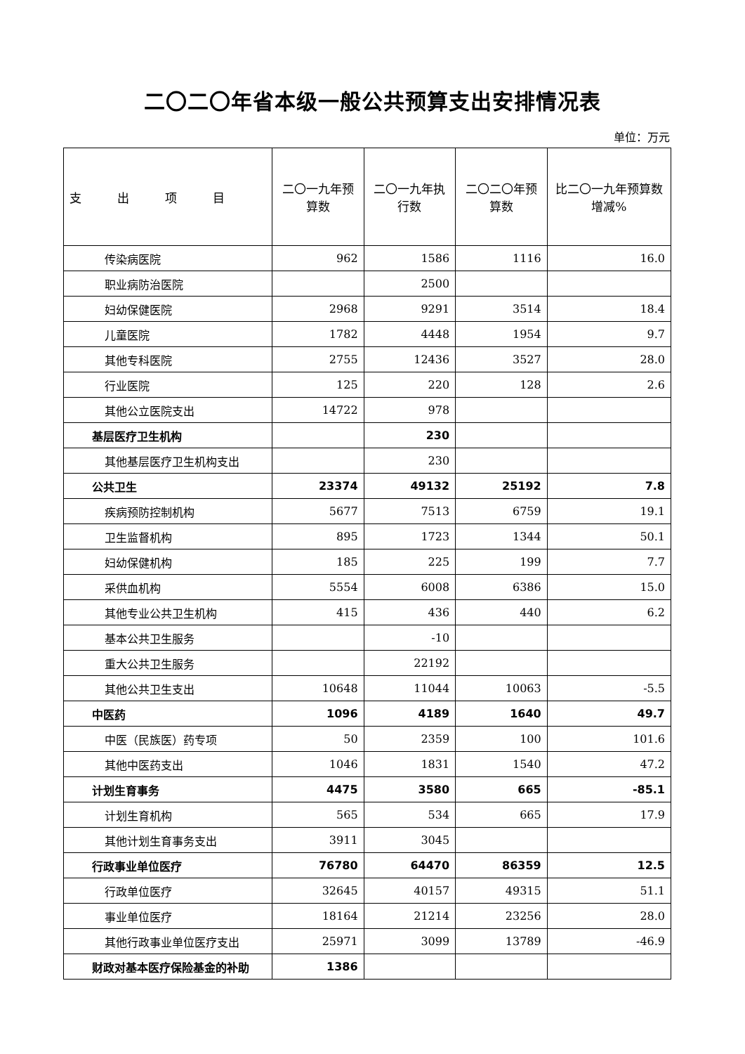二〇二〇年省本级一般公共预算支出安排情况表
单位：万元
| 支 出 项 目 | 二〇一九年预算数 | 二〇一九年执行数 | 二〇二〇年预算数 | 比二〇一九年预算数增减% |
| --- | --- | --- | --- | --- |
| 传染病医院 | 962 | 1586 | 1116 | 16.0 |
| 职业病防治医院 | | 2500 | | |
| 妇幼保健医院 | 2968 | 9291 | 3514 | 18.4 |
| 儿童医院 | 1782 | 4448 | 1954 | 9.7 |
| 其他专科医院 | 2755 | 12436 | 3527 | 28.0 |
| 行业医院 | 125 | 220 | 128 | 2.6 |
| 其他公立医院支出 | 14722 | 978 | | |
| 基层医疗卫生机构 | | 230 | | |
| 其他基层医疗卫生机构支出 | | 230 | | |
| 公共卫生 | 23374 | 49132 | 25192 | 7.8 |
| 疾病预防控制机构 | 5677 | 7513 | 6759 | 19.1 |
| 卫生监督机构 | 895 | 1723 | 1344 | 50.1 |
| 妇幼保健机构 | 185 | 225 | 199 | 7.7 |
| 采供血机构 | 5554 | 6008 | 6386 | 15.0 |
| 其他专业公共卫生机构 | 415 | 436 | 440 | 6.2 |
| 基本公共卫生服务 | | -10 | | |
| 重大公共卫生服务 | | 22192 | | |
| 其他公共卫生支出 | 10648 | 11044 | 10063 | -5.5 |
| 中医药 | 1096 | 4189 | 1640 | 49.7 |
| 中医（民族医）药专项 | 50 | 2359 | 100 | 101.6 |
| 其他中医药支出 | 1046 | 1831 | 1540 | 47.2 |
| 计划生育事务 | 4475 | 3580 | 665 | -85.1 |
| 计划生育机构 | 565 | 534 | 665 | 17.9 |
| 其他计划生育事务支出 | 3911 | 3045 | | |
| 行政事业单位医疗 | 76780 | 64470 | 86359 | 12.5 |
| 行政单位医疗 | 32645 | 40157 | 49315 | 51.1 |
| 事业单位医疗 | 18164 | 21214 | 23256 | 28.0 |
| 其他行政事业单位医疗支出 | 25971 | 3099 | 13789 | -46.9 |
| 财政对基本医疗保险基金的补助 | 1386 | | | |